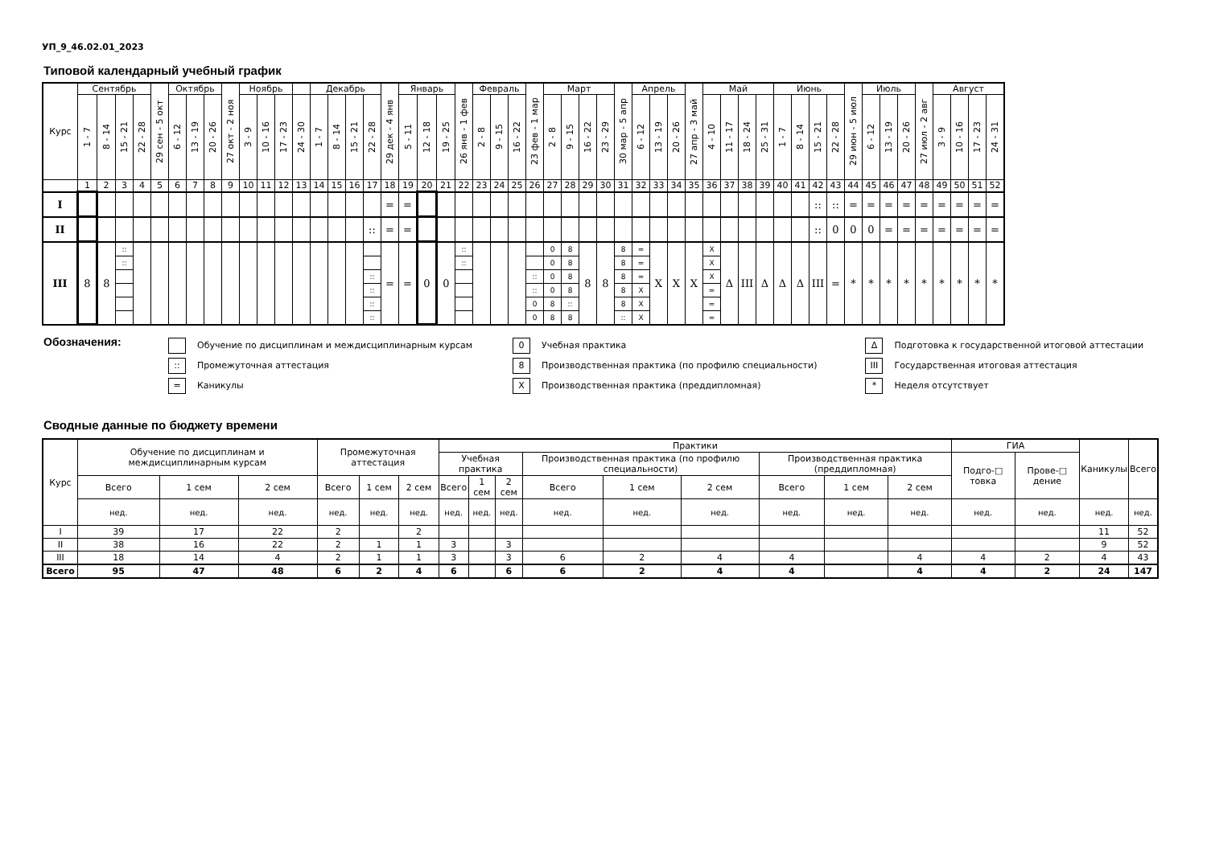УП_9_46.02.01_2023
Типовой календарный учебный график
| Курс | Сентябрь | | | | 29 сен - 5 окт | Октябрь | | | 27 окт - 2 ноя | Ноябрь | | | | Декабрь | | | | 29 дек - 4 янв | Январь | | | 26 янв - 1 фев | Февраль | | | 23 фев - 1 мар | Март | | | | 30 мар - 5 апр | Апрель | | | 27 апр - 3 май | Май | | | | Июнь | | | | 29 июн - 5 июл | Июль | | | 27 июл - 2 авг | Август | | | |
| | 1 - 7 | 8 - 14 | 15 - 21 | 22 - 28 | | 6 - 12 | 13 - 19 | 20 - 26 | | 3 - 9 | 10 - 16 | 17 - 23 | 24 - 30 | 1 - 7 | 8 - 14 | 15 - 21 | 22 - 28 | | 5 - 11 | 12 - 18 | 19 - 25 | | 2 - 8 | 9 - 15 | 16 - 22 | | 2 - 8 | 9 - 15 | 16 - 22 | 23 - 29 | | 6 - 12 | 13 - 19 | 20 - 26 | | 4 - 10 | 11 - 17 | 18 - 24 | 25 - 31 | 1 - 7 | 8 - 14 | 15 - 21 | 22 - 28 | | 6 - 12 | 13 - 19 | 20 - 26 | | 3 - 9 | 10 - 16 | 17 - 23 | 24 - 31 |
| | 1 | 2 | 3 | 4 | 5 | 6 | 7 | 8 | 9 | 10 | 11 | 12 | 13 | 14 | 15 | 16 | 17 | 18 | 19 | 20 | 21 | 22 | 23 | 24 | 25 | 26 | 27 | 28 | 29 | 30 | 31 | 32 | 33 | 34 | 35 | 36 | 37 | 38 | 39 | 40 | 41 | 42 | 43 | 44 | 45 | 46 | 47 | 48 | 49 | 50 | 51 | 52 |
| I | | | | | | | | | | | | | | | | | | = | = | | | | | | | | | | | | | | | | | | | | | | | :: | :: | = | = | = | = | = | = | = | = | = |
| II | | | | | | | | | | | | | | | | | :: | = | = | | | | | | | | | | | | | | | | | | | | | | | :: | 0 | 0 | 0 | = | = | = | = | = | = | = |
| III | 8 | 8 | :: :: | | | | | | | | | | | | | | :: :: :: :: | = | = | 0 | 0 | :: :: | | | | :: :: 0 0 | 0 0 0 0 8 8 | 8 8 8 8 :: 8 | 8 | 8 | 8 8 8 8 8 :: | = = = X X X | X | X | X | X X X = = = | Δ | III | Δ | Δ | Δ | III | = | * | * | * | * | * | * | * | * | * |
Обозначения:
Обучение по дисциплинам и междисциплинарным курсам
::
Промежуточная аттестация
=
Каникулы
0
Учебная практика
8
Производственная практика (по профилю специальности)
X
Производственная практика (преддипломная)
Δ
Подготовка к государственной итоговой аттестации
III
Государственная итоговая аттестация
*
Неделя отсутствует
Сводные данные по бюджету времени
| Курс | Обучение по дисциплинам и междисциплинарным курсам | | | Промежуточная аттестация | | | Практики | | | | | | | | | ГИА | | Каникулы | Всего |
| | | | | | | | Учебная практика | | | Производственная практика (по профилю специальности) | | | Производственная практика (преддипломная) | | | Подго-□ товка | Прове-□ дение | | |
| | Всего | 1 сем | 2 сем | Всего | 1 сем | 2 сем | Всего | 1 сем | 2 сем | Всего | 1 сем | 2 сем | Всего | 1 сем | 2 сем | | | | |
| | нед. | нед. | нед. | нед. | нед. | нед. | нед. | нед. | нед. | нед. | нед. | нед. | нед. | нед. | нед. | нед. | нед. | нед. | нед. |
| I | 39 | 17 | 22 | 2 | | 2 | | | | | | | | | | | | 11 | 52 |
| II | 38 | 16 | 22 | 2 | 1 | 1 | 3 | | 3 | | | | | | | | | 9 | 52 |
| III | 18 | 14 | 4 | 2 | 1 | 1 | 3 | | 3 | 6 | 2 | 4 | 4 | | 4 | 4 | 2 | 4 | 43 |
| Всего | 95 | 47 | 48 | 6 | 2 | 4 | 6 | | 6 | 6 | 2 | 4 | 4 | | 4 | 4 | 2 | 24 | 147 |